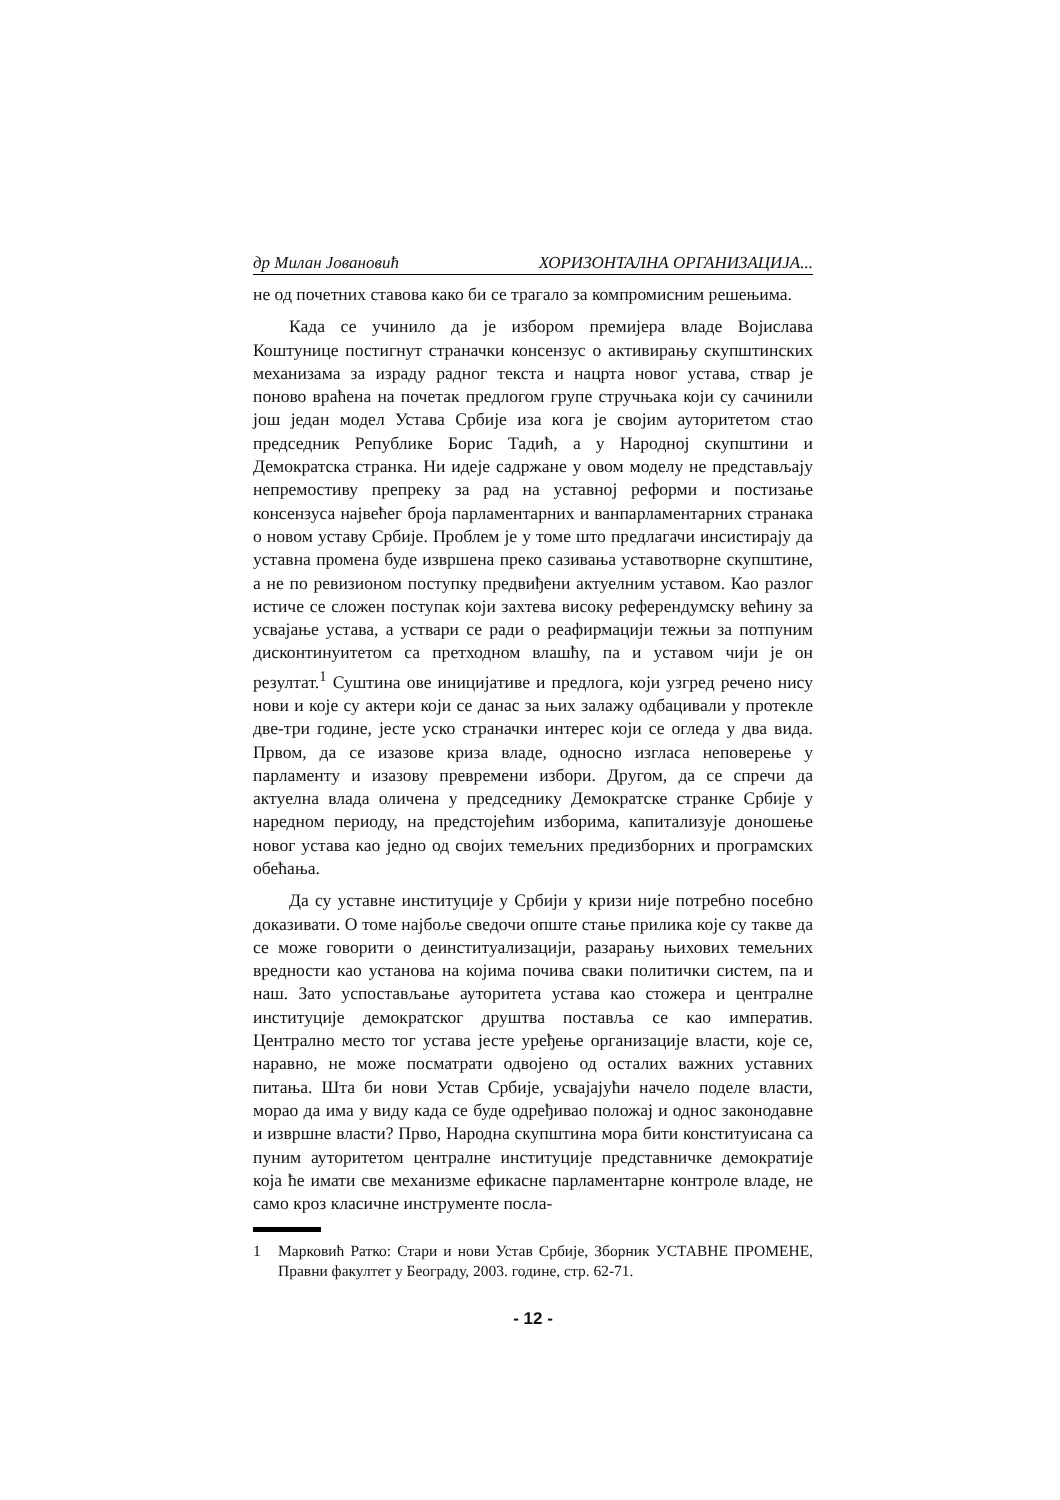др Милан Јовановић ХОРИЗОНТАЛНА ОРГАНИЗАЦИЈА...
не од почетних ставова како би се трагало за компромисним решењима.
Када се учинило да је избором премијера владе Војислава Коштунице постигнут страначки консензус о активирању скупштинских механизама за израду радног текста и нацрта новог устава, ствар је поново враћена на почетак предлогом групе стручњака који су сачинили још један модел Устава Србије иза кога је својим ауторитетом стао председник Републике Борис Тадић, а у Народној скупштини и Демократска странка. Ни идеје садржане у овом моделу не представљају непремостиву препреку за рад на уставној реформи и постизање консензуса највећег броја парламентарних и ванпарламентарних странака о новом уставу Србије. Проблем је у томе што предлагачи инсистирају да уставна промена буде извршена преко сазивања уставотворне скупштине, а не по ревизионом поступку предвиђени актуелним уставом. Као разлог истиче се сложен поступак који захтева високу референдумску већину за усвајање устава, а уствари се ради о реафирмацији тежњи за потпуним дисконтинуитетом са претходном влашћу, па и уставом чији је он резултат.<sup>1</sup> Суштина ове иницијативе и предлога, који узгред речено нису нови и које су актери који се данас за њих залажу одбацивали у протекле две-три године, јесте уско страначки интерес који се огледа у два вида. Првом, да се изазове криза владе, односно изгласа неповерење у парламенту и изазову превремени избори. Другом, да се спречи да актуелна влада оличена у председнику Демократске странке Србије у наредном периоду, на предстојећим изборима, капитализује доношење новог устава као једно од својих темељних предизборних и програмских обећања.
Да су уставне институције у Србији у кризи није потребно посебно доказивати. О томе најбоље сведочи опште стање прилика које су такве да се може говорити о деинституализацији, разарању њихових темељних вредности као установа на којима почива сваки политички систем, па и наш. Зато успостављање ауторитета устава као стожера и централне институције демократског друштва поставља се као императив. Централно место тог устава јесте уређење организације власти, које се, наравно, не може посматрати одвојено од осталих важних уставних питања. Шта би нови Устав Србије, усвајајући начело поделе власти, морао да има у виду када се буде одређивао положај и однос законодавне и извршне власти? Прво, Народна скупштина мора бити конституисана са пуним ауторитетом централне институције представничке демократије која ће имати све механизме ефикасне парламентарне контроле владе, не само кроз класичне инструменте посла-
1 Марковић Ратко: Стари и нови Устав Србије, Зборник УСТАВНЕ ПРОМЕНЕ, Правни факултет у Београду, 2003. године, стр. 62-71.
- 12 -